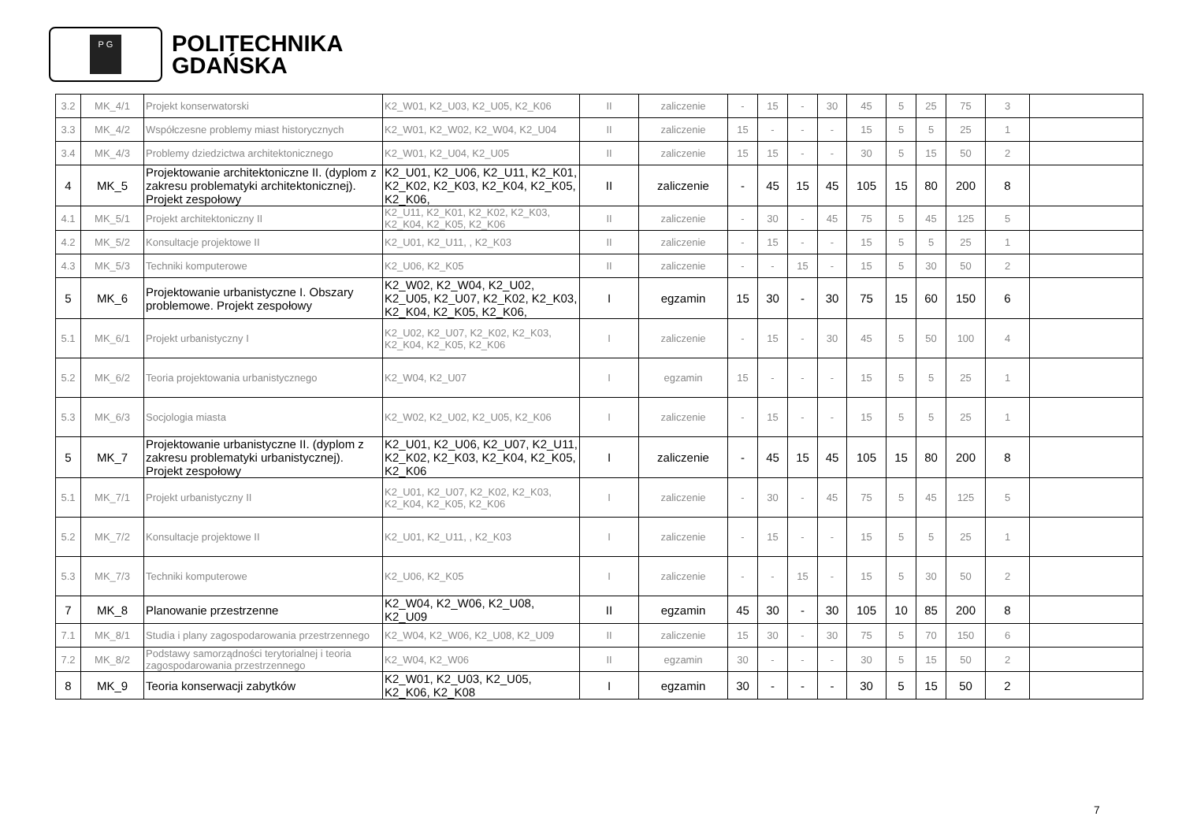P G
POLITECHNIKA
GDAŃSKA
| 3.2 | MK_4/1 | Projekt konserwatorski | K2_W01, K2_U03, K2_U05, K2_K06 | II | zaliczenie | - | 15 | - | 30 | 45 | 5 | 25 | 75 | 3 | |
| 3.3 | MK_4/2 | Współczesne problemy miast historycznych | K2_W01, K2_W02, K2_W04, K2_U04 | II | zaliczenie | 15 | - | - | - | 15 | 5 | 5 | 25 | 1 | |
| 3.4 | MK_4/3 | Problemy dziedzictwa architektonicznego | K2_W01, K2_U04, K2_U05 | II | zaliczenie | 15 | 15 | - | - | 30 | 5 | 15 | 50 | 2 | |
| 4 | MK_5 | Projektowanie architektoniczne II. (dyplom z zakresu problematyki architektonicznej). Projekt zespołowy | K2_U01, K2_U06, K2_U11, K2_K01, K2_K02, K2_K03, K2_K04, K2_K05, K2_K06, | II | zaliczenie | - | 45 | 15 | 45 | 105 | 15 | 80 | 200 | 8 | |
| 4.1 | MK_5/1 | Projekt architektoniczny II | K2_U11, K2_K01, K2_K02, K2_K03, K2_K04, K2_K05, K2_K06 | II | zaliczenie | - | 30 | - | 45 | 75 | 5 | 45 | 125 | 5 | |
| 4.2 | MK_5/2 | Konsultacje projektowe II | K2_U01, K2_U11, , K2_K03 | II | zaliczenie | - | 15 | - | - | 15 | 5 | 5 | 25 | 1 | |
| 4.3 | MK_5/3 | Techniki komputerowe | K2_U06, K2_K05 | II | zaliczenie | - | - | 15 | - | 15 | 5 | 30 | 50 | 2 | |
| 5 | MK_6 | Projektowanie urbanistyczne I. Obszary problemowe. Projekt zespołowy | K2_W02, K2_W04, K2_U02, K2_U05, K2_U07, K2_K02, K2_K03, K2_K04, K2_K05, K2_K06, | I | egzamin | 15 | 30 | - | 30 | 75 | 15 | 60 | 150 | 6 | |
| 5.1 | MK_6/1 | Projekt urbanistyczny I | K2_U02, K2_U07, K2_K02, K2_K03, K2_K04, K2_K05, K2_K06 | I | zaliczenie | - | 15 | - | 30 | 45 | 5 | 50 | 100 | 4 | |
| 5.2 | MK_6/2 | Teoria projektowania urbanistycznego | K2_W04, K2_U07 | I | egzamin | 15 | - | - | - | 15 | 5 | 5 | 25 | 1 | |
| 5.3 | MK_6/3 | Socjologia miasta | K2_W02, K2_U02, K2_U05, K2_K06 | I | zaliczenie | - | 15 | - | - | 15 | 5 | 5 | 25 | 1 | |
| 5 | MK_7 | Projektowanie urbanistyczne II. (dyplom z zakresu problematyki urbanistycznej). Projekt zespołowy | K2_U01, K2_U06, K2_U07, K2_U11, K2_K02, K2_K03, K2_K04, K2_K05, K2_K06 | I | zaliczenie | - | 45 | 15 | 45 | 105 | 15 | 80 | 200 | 8 | |
| 5.1 | MK_7/1 | Projekt urbanistyczny II | K2_U01, K2_U07, K2_K02, K2_K03, K2_K04, K2_K05, K2_K06 | I | zaliczenie | - | 30 | - | 45 | 75 | 5 | 45 | 125 | 5 | |
| 5.2 | MK_7/2 | Konsultacje projektowe II | K2_U01, K2_U11, , K2_K03 | I | zaliczenie | - | 15 | - | - | 15 | 5 | 5 | 25 | 1 | |
| 5.3 | MK_7/3 | Techniki komputerowe | K2_U06, K2_K05 | I | zaliczenie | - | - | 15 | - | 15 | 5 | 30 | 50 | 2 | |
| 7 | MK_8 | Planowanie przestrzenne | K2_W04, K2_W06, K2_U08, K2_U09 | II | egzamin | 45 | 30 | - | 30 | 105 | 10 | 85 | 200 | 8 | |
| 7.1 | MK_8/1 | Studia i plany zagospodarowania przestrzennego | K2_W04, K2_W06, K2_U08, K2_U09 | II | zaliczenie | 15 | 30 | - | 30 | 75 | 5 | 70 | 150 | 6 | |
| 7.2 | MK_8/2 | Podstawy samorządności terytorialnej i teoria zagospodarowania przestrzennego | K2_W04, K2_W06 | II | egzamin | 30 | - | - | - | 30 | 5 | 15 | 50 | 2 | |
| 8 | MK_9 | Teoria konserwacji zabytków | K2_W01, K2_U03, K2_U05, K2_K06, K2_K08 | I | egzamin | 30 | - | - | - | 30 | 5 | 15 | 50 | 2 | |
7